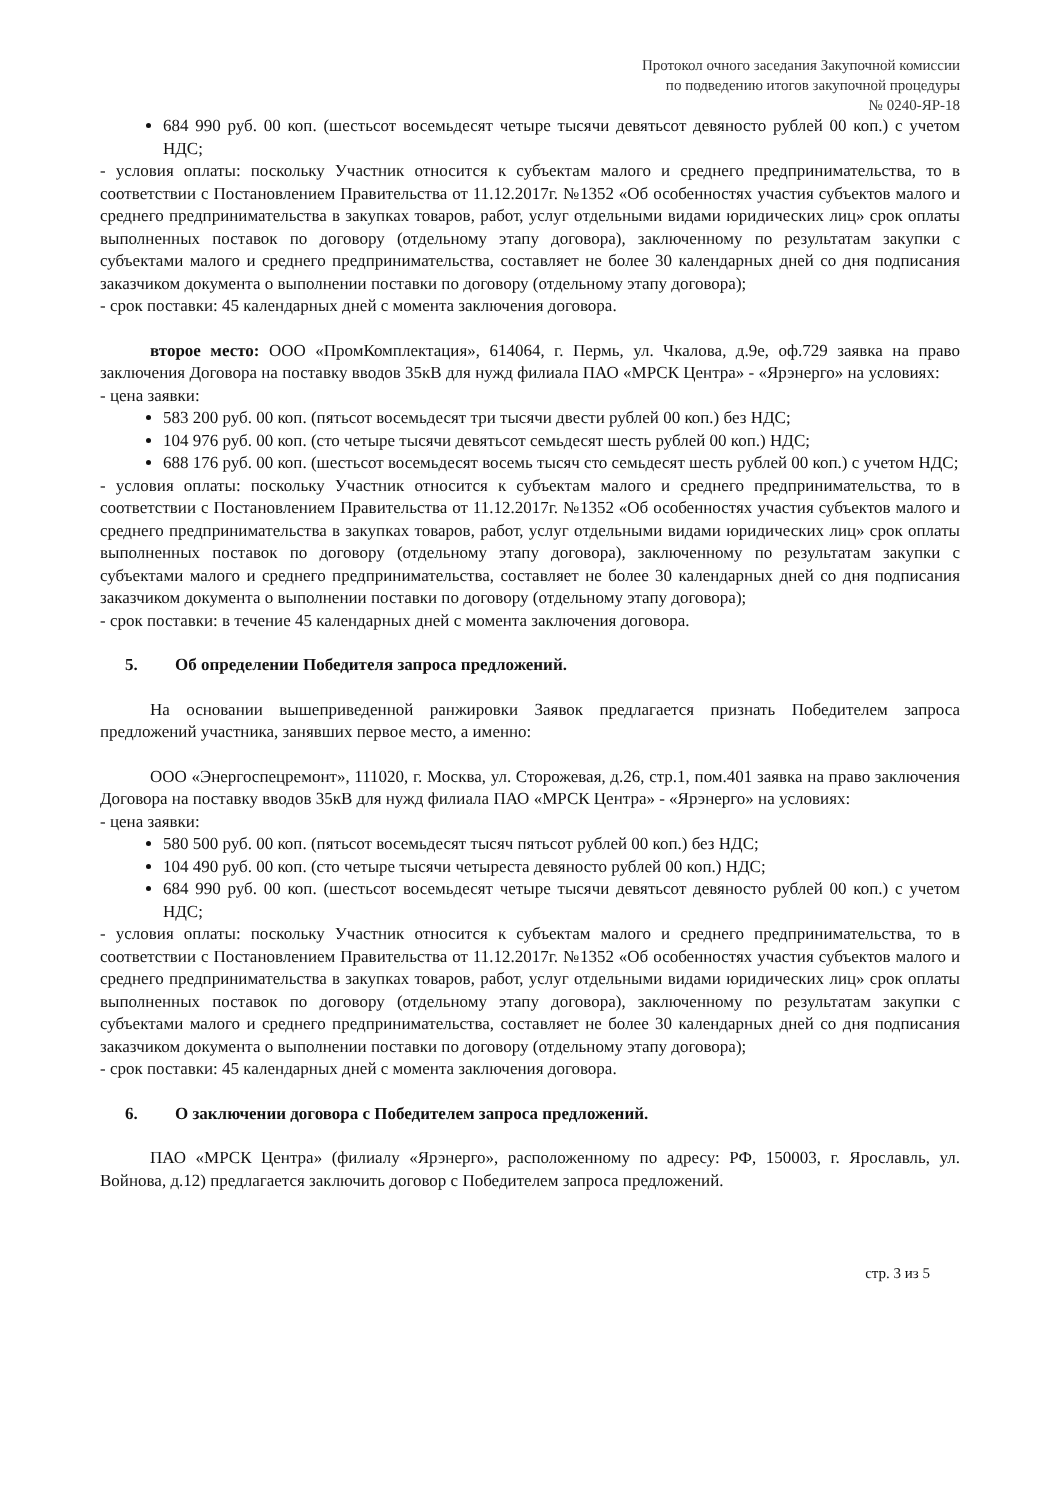Протокол очного заседания Закупочной комиссии
по подведению итогов закупочной процедуры
№ 0240-ЯР-18
684 990 руб. 00 коп. (шестьсот восемьдесят четыре тысячи девятьсот девяносто рублей 00 коп.) с учетом НДС;
- условия оплаты: поскольку Участник относится к субъектам малого и среднего предпринимательства, то в соответствии с Постановлением Правительства от 11.12.2017г. №1352 «Об особенностях участия субъектов малого и среднего предпринимательства в закупках товаров, работ, услуг отдельными видами юридических лиц» срок оплаты выполненных поставок по договору (отдельному этапу договора), заключенному по результатам закупки с субъектами малого и среднего предпринимательства, составляет не более 30 календарных дней со дня подписания заказчиком документа о выполнении поставки по договору (отдельному этапу договора);
- срок поставки: 45 календарных дней с момента заключения договора.
второе место: ООО «ПромКомплектация», 614064, г. Пермь, ул. Чкалова, д.9е, оф.729 заявка на право заключения Договора на поставку вводов 35кВ для нужд филиала ПАО «МРСК Центра» - «Ярэнерго» на условиях:
- цена заявки:
583 200 руб. 00 коп. (пятьсот восемьдесят три тысячи двести рублей 00 коп.) без НДС;
104 976 руб. 00 коп. (сто четыре тысячи девятьсот семьдесят шесть рублей 00 коп.) НДС;
688 176 руб. 00 коп. (шестьсот восемьдесят восемь тысяч сто семьдесят шесть рублей 00 коп.) с учетом НДС;
- условия оплаты: поскольку Участник относится к субъектам малого и среднего предпринимательства, то в соответствии с Постановлением Правительства от 11.12.2017г. №1352 «Об особенностях участия субъектов малого и среднего предпринимательства в закупках товаров, работ, услуг отдельными видами юридических лиц» срок оплаты выполненных поставок по договору (отдельному этапу договора), заключенному по результатам закупки с субъектами малого и среднего предпринимательства, составляет не более 30 календарных дней со дня подписания заказчиком документа о выполнении поставки по договору (отдельному этапу договора);
- срок поставки: в течение 45 календарных дней с момента заключения договора.
5. Об определении Победителя запроса предложений.
На основании вышеприведенной ранжировки Заявок предлагается признать Победителем запроса предложений участника, занявших первое место, а именно:
ООО «Энергоспецремонт», 111020, г. Москва, ул. Сторожевая, д.26, стр.1, пом.401 заявка на право заключения Договора на поставку вводов 35кВ для нужд филиала ПАО «МРСК Центра» - «Ярэнерго» на условиях:
- цена заявки:
580 500 руб. 00 коп. (пятьсот восемьдесят тысяч пятьсот рублей 00 коп.) без НДС;
104 490 руб. 00 коп. (сто четыре тысячи четыреста девяносто рублей 00 коп.) НДС;
684 990 руб. 00 коп. (шестьсот восемьдесят четыре тысячи девятьсот девяносто рублей 00 коп.) с учетом НДС;
- условия оплаты: поскольку Участник относится к субъектам малого и среднего предпринимательства, то в соответствии с Постановлением Правительства от 11.12.2017г. №1352 «Об особенностях участия субъектов малого и среднего предпринимательства в закупках товаров, работ, услуг отдельными видами юридических лиц» срок оплаты выполненных поставок по договору (отдельному этапу договора), заключенному по результатам закупки с субъектами малого и среднего предпринимательства, составляет не более 30 календарных дней со дня подписания заказчиком документа о выполнении поставки по договору (отдельному этапу договора);
- срок поставки: 45 календарных дней с момента заключения договора.
6. О заключении договора с Победителем запроса предложений.
ПАО «МРСК Центра» (филиалу «Ярэнерго», расположенному по адресу: РФ, 150003, г. Ярославль, ул. Войнова, д.12) предлагается заключить договор с Победителем запроса предложений.
стр. 3 из 5